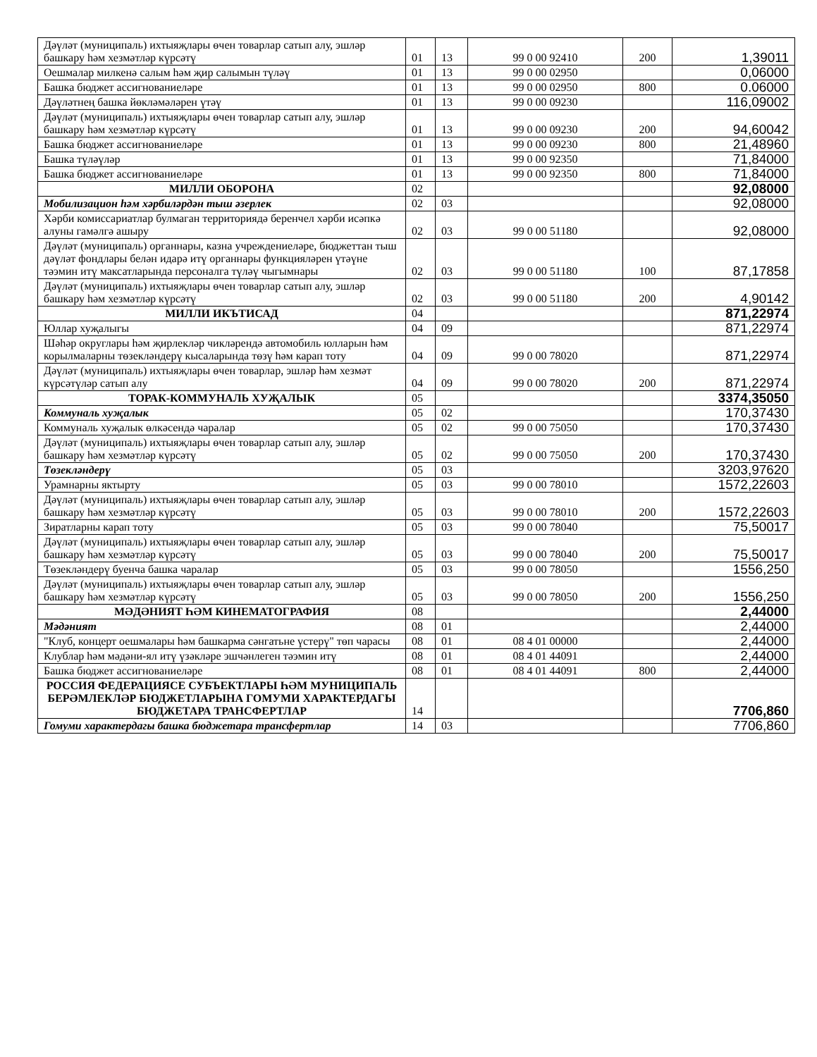| Дәүләт (муниципаль) ихтыяҗлары өчен товарлар сатып алу, эшләр башкару һәм хезмәтләр күрсәтү | 01 | 13 | 99 0 00 92410 | 200 | 1,39011 |
| Оешмалар милкенә салым һәм җир салымын түләү | 01 | 13 | 99 0 00 02950 | | 0,06000 |
| Башка бюджет ассигнованиеләре | 01 | 13 | 99 0 00 02950 | 800 | 0.06000 |
| Дәүләтнең башка йөкләмәләрен үтәү | 01 | 13 | 99 0 00 09230 | | 116,09002 |
| Дәүләт (муниципаль) ихтыяҗлары өчен товарлар сатып алу, эшләр башкару һәм хезмәтләр күрсәтү | 01 | 13 | 99 0 00 09230 | 200 | 94,60042 |
| Башка бюджет ассигнованиеләре | 01 | 13 | 99 0 00 09230 | 800 | 21,48960 |
| Башка түләүләр | 01 | 13 | 99 0 00 92350 | | 71,84000 |
| Башка бюджет ассигнованиеләре | 01 | 13 | 99 0 00 92350 | 800 | 71,84000 |
| МИЛЛИ ОБОРОНА | 02 | | | | 92,08000 |
| Мобилизацион һәм хәрбиләрдән тыш әзерлек | 02 | 03 | | | 92,08000 |
| Хәрби комиссариатлар булмаган территориядә беренчел хәрби исәпкә алуны гамәлгә ашыру | 02 | 03 | 99 0 00 51180 | | 92,08000 |
| Дәүләт (муниципаль) органнары, казна учреждениеләре, бюджеттан тыш дәүләт фондлары белән идарә итү органнары функцияләрен үтәүне тәэмин итү максатларында персоналга түләү чыгымнары | 02 | 03 | 99 0 00 51180 | 100 | 87,17858 |
| Дәүләт (муниципаль) ихтыяҗлары өчен товарлар сатып алу, эшләр башкару һәм хезмәтләр күрсәтү | 02 | 03 | 99 0 00 51180 | 200 | 4,90142 |
| МИЛЛИ ИКЪТИСАД | 04 | | | | 871,22974 |
| Юллар хуҗалыгы | 04 | 09 | | | 871,22974 |
| Шәһәр округлары һәм җирлекләр чикләрендә автомобиль юлларын һәм корылмаларны төзекләндерү кысаларында төзү һәм карап тоту | 04 | 09 | 99 0 00 78020 | | 871,22974 |
| Дәүләт (муниципаль) ихтыяҗлары өчен товарлар, эшләр һәм хезмәт күрсәтүләр сатып алу | 04 | 09 | 99 0 00 78020 | 200 | 871,22974 |
| ТОРАК-КОММУНАЛЬ ХУҖАЛЫК | 05 | | | | 3374,35050 |
| Коммуналь хуҗалык | 05 | 02 | | | 170,37430 |
| Коммуналь хуҗалык өлкәсендә чаралар | 05 | 02 | 99 0 00 75050 | | 170,37430 |
| Дәүләт (муниципаль) ихтыяҗлары өчен товарлар сатып алу, эшләр башкару һәм хезмәтләр күрсәтү | 05 | 02 | 99 0 00 75050 | 200 | 170,37430 |
| Төзекләндерү | 05 | 03 | | | 3203,97620 |
| Урамнарны яктырту | 05 | 03 | 99 0 00 78010 | | 1572,22603 |
| Дәүләт (муниципаль) ихтыяҗлары өчен товарлар сатып алу, эшләр башкару һәм хезмәтләр күрсәтү | 05 | 03 | 99 0 00 78010 | 200 | 1572,22603 |
| Зиратларны карап тоту | 05 | 03 | 99 0 00 78040 | | 75,50017 |
| Дәүләт (муниципаль) ихтыяҗлары өчен товарлар сатып алу, эшләр башкару һәм хезмәтләр күрсәтү | 05 | 03 | 99 0 00 78040 | 200 | 75,50017 |
| Төзекләндерү буенча башка чаралар | 05 | 03 | 99 0 00 78050 | | 1556,250 |
| Дәүләт (муниципаль) ихтыяҗлары өчен товарлар сатып алу, эшләр башкару һәм хезмәтләр күрсәтү | 05 | 03 | 99 0 00 78050 | 200 | 1556,250 |
| МӘДӘНИЯТ ҺӘМ КИНЕМАТОГРАФИЯ | 08 | | | | 2,44000 |
| Мәдәният | 08 | 01 | | | 2,44000 |
| "Клуб, концерт оешмалары һәм башкарма сәнгатьне үстерү" төп чарасы | 08 | 01 | 08 4 01 00000 | | 2,44000 |
| Клублар һәм мәдәни-ял итү үзәкләре эшчәнлеген тәэмин итү | 08 | 01 | 08 4 01 44091 | | 2,44000 |
| Башка бюджет ассигнованиеләре | 08 | 01 | 08 4 01 44091 | 800 | 2,44000 |
| РОССИЯ ФЕДЕРАЦИЯСЕ СУБЪЕКТЛАРЫ ҺӘМ МУНИЦИПАЛЬ БЕРӘМЛЕКЛӘР БЮДЖЕТЛАРЫНА ГОМУМИ ХАРАКТЕРДАГЫ БЮДЖЕТАРА ТРАНСФЕРТЛАР | 14 | | | | 7706,860 |
| Гомуми характердагы башка бюджетара трансфертлар | 14 | 03 | | | 7706,860 |